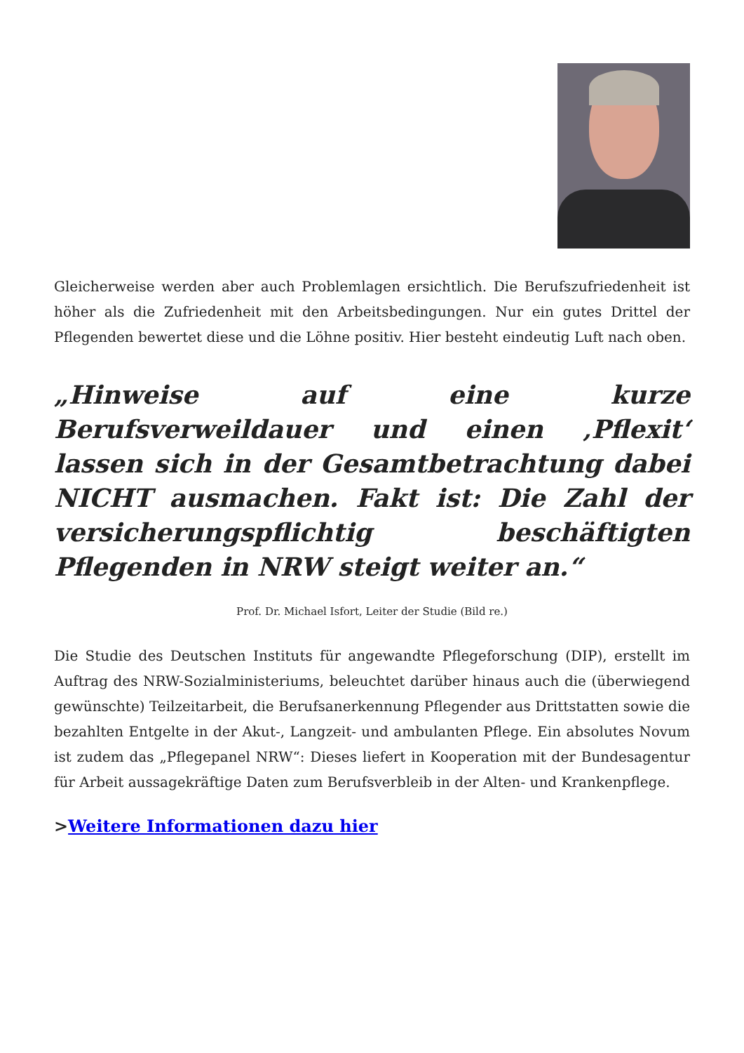Gleicherweise werden aber auch Problemlagen ersichtlich. Die Berufszufriedenheit ist höher als die Zufriedenheit mit den Arbeitsbedingungen. Nur ein gutes Drittel der Pflegenden bewertet diese und die Löhne positiv. Hier besteht eindeutig Luft nach oben.
„Hinweise auf eine kurze Berufsverweildauer und einen ‚Pflexit‘ lassen sich in der Gesamtbetrachtung dabei NICHT ausmachen. Fakt ist: Die Zahl der versicherungspflichtig beschäftigten Pflegenden in NRW steigt weiter an.“
Prof. Dr. Michael Isfort, Leiter der Studie (Bild re.)
Die Studie des Deutschen Instituts für angewandte Pflegeforschung (DIP), erstellt im Auftrag des NRW-Sozialministeriums, beleuchtet darüber hinaus auch die (überwiegend gewünschte) Teilzeitarbeit, die Berufsanerkennung Pflegender aus Drittstatten sowie die bezahlten Entgelte in der Akut-, Langzeit- und ambulanten Pflege. Ein absolutes Novum ist zudem das „Pflegepanel NRW“: Dieses liefert in Kooperation mit der Bundesagentur für Arbeit aussagekräftige Daten zum Berufsverbleib in der Alten- und Krankenpflege.
>Weitere Informationen dazu hier